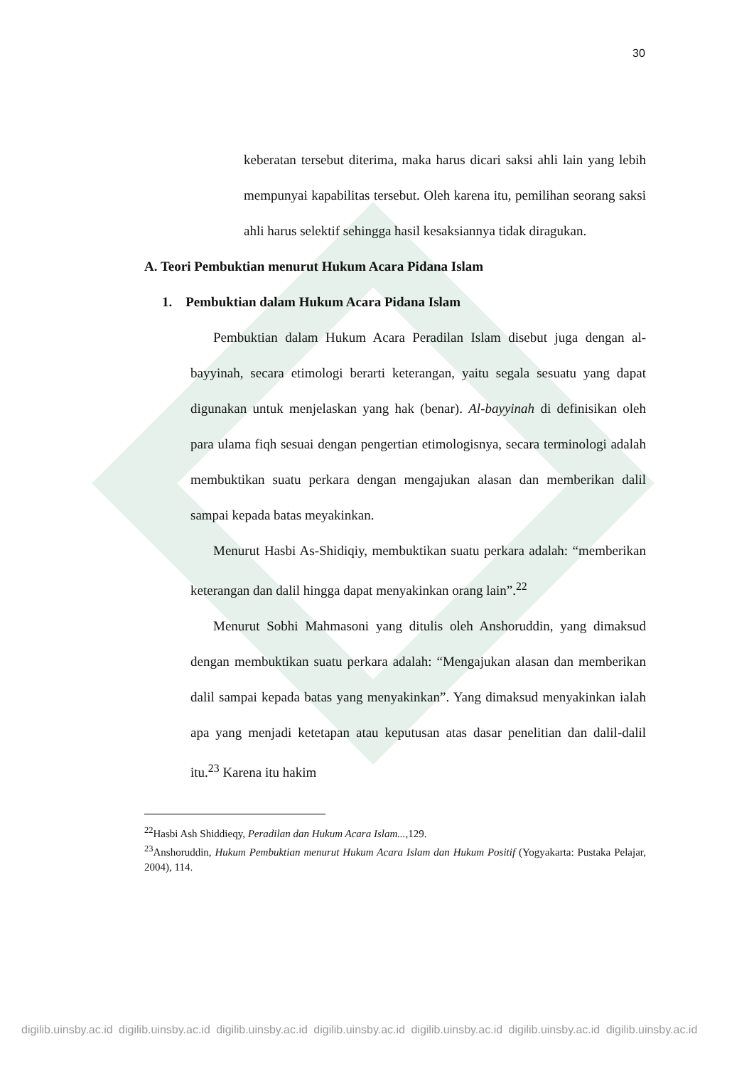30
keberatan tersebut diterima, maka harus dicari saksi ahli lain yang lebih mempunyai kapabilitas tersebut. Oleh karena itu, pemilihan seorang saksi ahli harus selektif sehingga hasil kesaksiannya tidak diragukan.
A. Teori Pembuktian menurut Hukum Acara Pidana Islam
1. Pembuktian dalam Hukum Acara Pidana Islam
Pembuktian dalam Hukum Acara Peradilan Islam disebut juga dengan al-bayyinah, secara etimologi berarti keterangan, yaitu segala sesuatu yang dapat digunakan untuk menjelaskan yang hak (benar). Al-bayyinah di definisikan oleh para ulama fiqh sesuai dengan pengertian etimologisnya, secara terminologi adalah membuktikan suatu perkara dengan mengajukan alasan dan memberikan dalil sampai kepada batas meyakinkan.
Menurut Hasbi As-Shidiqiy, membuktikan suatu perkara adalah: “memberikan keterangan dan dalil hingga dapat menyakinkan orang lain”.<sup>22</sup>
Menurut Sobhi Mahmasoni yang ditulis oleh Anshoruddin, yang dimaksud dengan membuktikan suatu perkara adalah: “Mengajukan alasan dan memberikan dalil sampai kepada batas yang menyakinkan”. Yang dimaksud menyakinkan ialah apa yang menjadi ketetapan atau keputusan atas dasar penelitian dan dalil-dalil itu.<sup>23</sup> Karena itu hakim
<sup>22</sup> Hasbi Ash Shiddieqy, Peradilan dan Hukum Acara Islam...,129.
<sup>23</sup> Anshoruddin, Hukum Pembuktian menurut Hukum Acara Islam dan Hukum Positif (Yogyakarta: Pustaka Pelajar, 2004), 114.
digilib.uinsby.ac.id digilib.uinsby.ac.id digilib.uinsby.ac.id digilib.uinsby.ac.id digilib.uinsby.ac.id digilib.uinsby.ac.id digilib.uinsby.ac.id